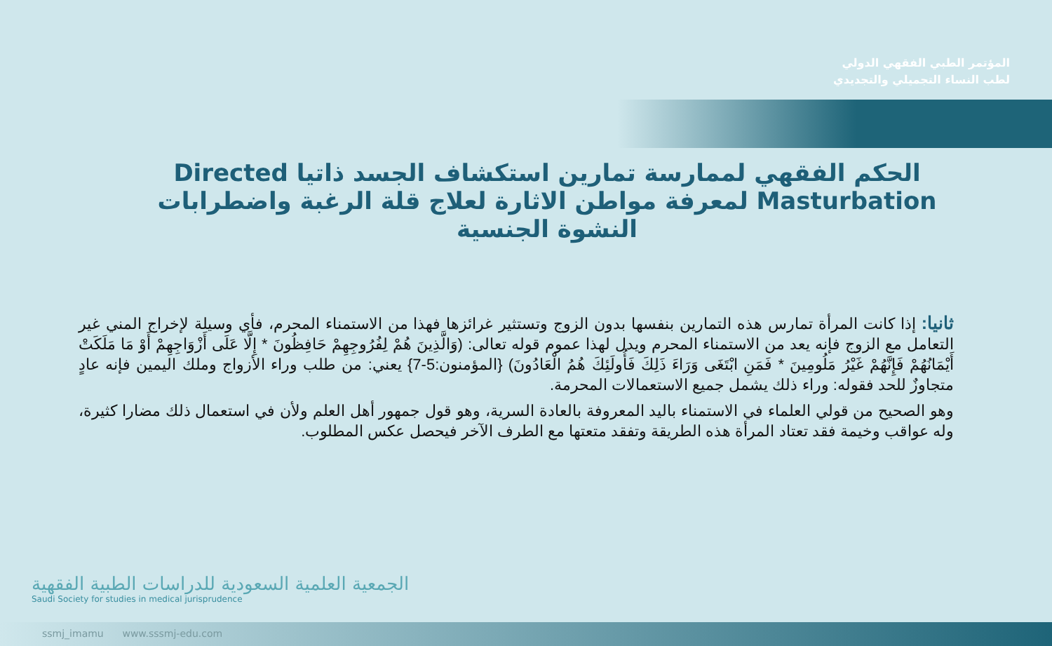المؤتمر الطبي الفقهي الدولي
لطب النساء التجميلي والتجديدي
الحكم الفقهي لممارسة تمارين استكشاف الجسد ذاتيا Directed Masturbation لمعرفة مواطن الاثارة لعلاج قلة الرغبة واضطرابات النشوة الجنسية
ثانيا: إذا كانت المرأة تمارس هذه التمارين بنفسها بدون الزوج وتستثير غرائزها فهذا من الاستمناء المحرم، فأي وسيلة لإخراج المني غير التعامل مع الزوج فإنه يعد من الاستمناء المحرم ويدل لهذا عموم قوله تعالى: (وَالَّذِينَ هُمْ لِفُرُوجِهِمْ حَافِظُونَ * إِلَّا عَلَى أَزْوَاجِهِمْ أَوْ مَا مَلَكَتْ أَيْمَانُهُمْ فَإِنَّهُمْ غَيْرُ مَلُومِينَ * فَمَنِ ابْتَغَى وَرَاءَ ذَلِكَ فَأُولَئِكَ هُمُ الْعَادُونَ) {المؤمنون:5-7} يعني: من طلب وراء الأزواج وملك اليمين فإنه عادٍ متجاوزٌ للحد فقوله: وراء ذلك يشمل جميع الاستعمالات المحرمة.
وهو الصحيح من قولي العلماء في الاستمناء باليد المعروفة بالعادة السرية، وهو قول جمهور أهل العلم ولأن في استعمال ذلك مضارا كثيرة، وله عواقب وخيمة فقد تعتاد المرأة هذه الطريقة وتفقد متعتها مع الطرف الآخر فيحصل عكس المطلوب.
الجمعية العلمية السعودية للدراسات الطبية الفقهية
Saudi Society for studies in medical jurisprudence
ssmj_imamu www.sssmj-edu.com